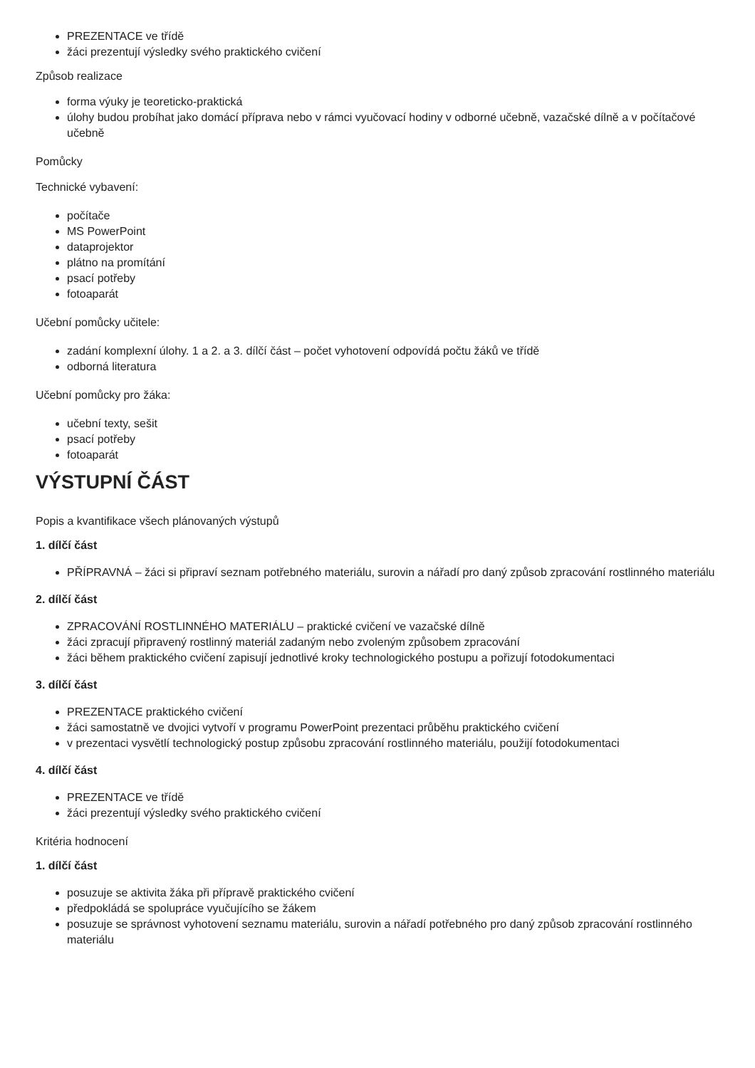PREZENTACE ve třídě
žáci prezentují výsledky svého praktického cvičení
Způsob realizace
forma výuky je teoreticko-praktická
úlohy budou probíhat jako domácí příprava nebo v rámci vyučovací hodiny v odborné učebně, vazačské dílně a v počítačové učebně
Pomůcky
Technické vybavení:
počítače
MS PowerPoint
dataprojektor
plátno na promítání
psací potřeby
fotoaparát
Učební pomůcky učitele:
zadání komplexní úlohy. 1 a 2. a 3. dílčí část – počet vyhotovení odpovídá počtu žáků ve třídě
odborná literatura
Učební pomůcky pro žáka:
učební texty, sešit
psací potřeby
fotoaparát
VÝSTUPNÍ ČÁST
Popis a kvantifikace všech plánovaných výstupů
1. dílčí část
PŘÍPRAVNÁ – žáci si připraví seznam potřebného materiálu, surovin a nářadí pro daný způsob zpracování rostlinného materiálu
2. dílčí část
ZPRACOVÁNÍ ROSTLINNÉHO MATERIÁLU – praktické cvičení ve vazačské dílně
žáci zpracují připravený rostlinný materiál zadaným nebo zvoleným způsobem zpracování
žáci během praktického cvičení zapisují jednotlivé kroky technologického postupu a pořizují fotodokumentaci
3. dílčí část
PREZENTACE praktického cvičení
žáci samostatně ve dvojici vytvoří v programu PowerPoint prezentaci průběhu praktického cvičení
v prezentaci vysvětlí technologický postup způsobu zpracování rostlinného materiálu, použijí fotodokumentaci
4. dílčí část
PREZENTACE ve třídě
žáci prezentují výsledky svého praktického cvičení
Kritéria hodnocení
1. dílčí část
posuzuje se aktivita žáka při přípravě praktického cvičení
předpokládá se spolupráce vyučujícího se žákem
posuzuje se správnost vyhotovení seznamu materiálu, surovin a nářadí potřebného pro daný způsob zpracování rostlinného materiálu